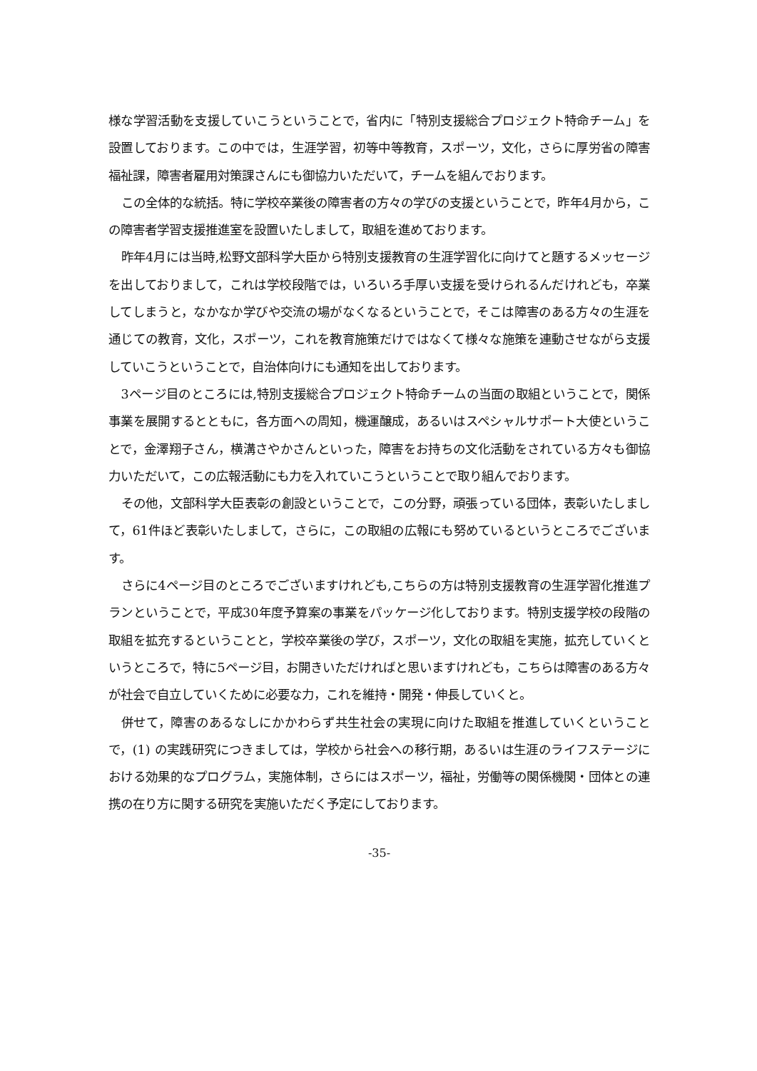様な学習活動を支援していこうということで，省内に「特別支援総合プロジェクト特命チーム」を設置しております。この中では，生涯学習，初等中等教育，スポーツ，文化，さらに厚労省の障害福祉課，障害者雇用対策課さんにも御協力いただいて，チームを組んでおります。
この全体的な統括。特に学校卒業後の障害者の方々の学びの支援ということで，昨年4月から，この障害者学習支援推進室を設置いたしまして，取組を進めております。
昨年4月には当時,松野文部科学大臣から特別支援教育の生涯学習化に向けてと題するメッセージを出しておりまして，これは学校段階では，いろいろ手厚い支援を受けられるんだけれども，卒業してしまうと，なかなか学びや交流の場がなくなるということで，そこは障害のある方々の生涯を通じての教育，文化，スポーツ，これを教育施策だけではなくて様々な施策を連動させながら支援していこうということで，自治体向けにも通知を出しております。
3ページ目のところには,特別支援総合プロジェクト特命チームの当面の取組ということで，関係事業を展開するとともに，各方面への周知，機運醸成，あるいはスペシャルサポート大使ということで，金澤翔子さん，横溝さやかさんといった，障害をお持ちの文化活動をされている方々も御協力いただいて，この広報活動にも力を入れていこうということで取り組んでおります。
その他，文部科学大臣表彰の創設ということで，この分野，頑張っている団体，表彰いたしまして，61件ほど表彰いたしまして，さらに，この取組の広報にも努めているというところでございます。
さらに4ページ目のところでございますけれども,こちらの方は特別支援教育の生涯学習化推進プランということで，平成30年度予算案の事業をパッケージ化しております。特別支援学校の段階の取組を拡充するということと，学校卒業後の学び，スポーツ，文化の取組を実施，拡充していくというところで，特に5ページ目，お開きいただければと思いますけれども，こちらは障害のある方々が社会で自立していくために必要な力，これを維持・開発・伸長していくと。
併せて，障害のあるなしにかかわらず共生社会の実現に向けた取組を推進していくということで，(1) の実践研究につきましては，学校から社会への移行期，あるいは生涯のライフステージにおける効果的なプログラム，実施体制，さらにはスポーツ，福祉，労働等の関係機関・団体との連携の在り方に関する研究を実施いただく予定にしております。
-35-